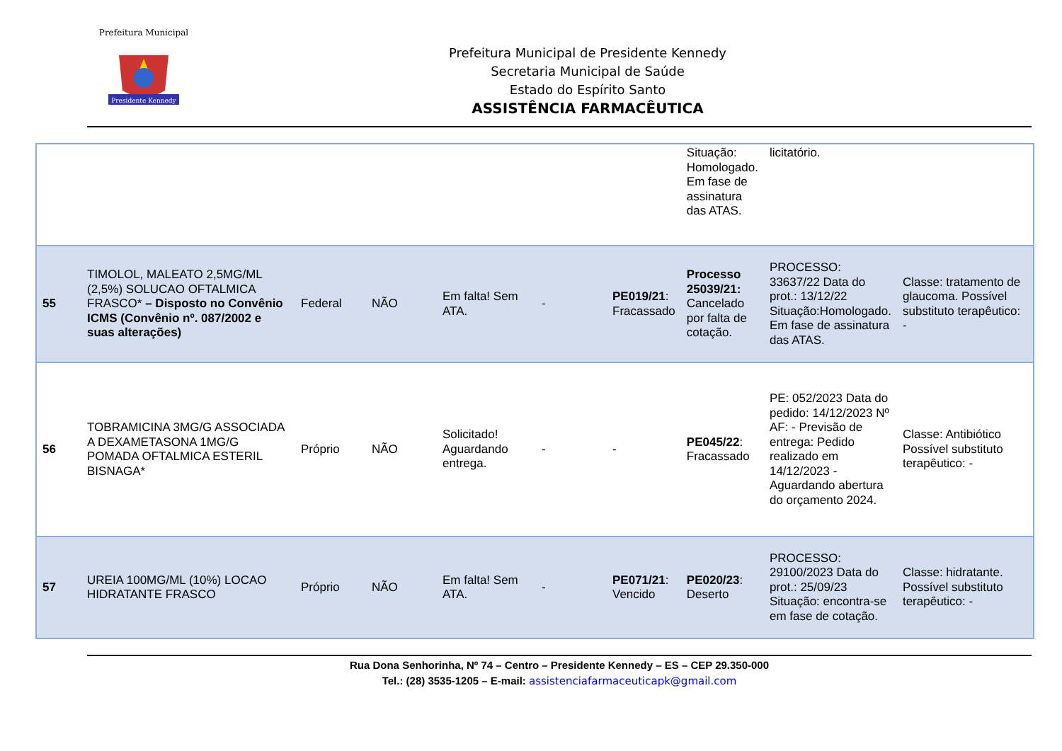Presidente Kennedy
Prefeitura Municipal
Prefeitura Municipal de Presidente Kennedy
Secretaria Municipal de Saúde
Estado do Espírito Santo
ASSISTÊNCIA FARMACÊUTICA
| | | | | | | | Situação: Homologado. Em fase de assinatura das ATAS. | licitatório. | |
| 55 | TIMOLOL, MALEATO 2,5MG/ML (2,5%) SOLUCAO OFTALMICA FRASCO* – Disposto no Convênio ICMS (Convênio nº. 087/2002 e suas alterações) | Federal | NÃO | Em falta! Sem ATA. | - | PE019/21 : Fracassado | Processo 25039/21: Cancelado por falta de cotação. | PROCESSO: 33637/22 Data do prot.: 13/12/22 Situação:Homologado. Em fase de assinatura das ATAS. | Classe: tratamento de glaucoma. Possível substituto terapêutico: - |
| 56 | TOBRAMICINA 3MG/G ASSOCIADA A DEXAMETASONA 1MG/G POMADA OFTALMICA ESTERIL BISNAGA* | Próprio | NÃO | Solicitado! Aguardando entrega. | - | - | PE045/22 : Fracassado | PE: 052/2023 Data do pedido: 14/12/2023 Nº AF: - Previsão de entrega: Pedido realizado em 14/12/2023 - Aguardando abertura do orçamento 2024. | Classe: Antibiótico Possível substituto terapêutico: - |
| 57 | UREIA 100MG/ML (10%) LOCAO HIDRATANTE FRASCO | Próprio | NÃO | Em falta! Sem ATA. | - | PE071/21 : Vencido | PE020/23 : Deserto | PROCESSO: 29100/2023 Data do prot.: 25/09/23 Situação: encontra-se em fase de cotação. | Classe: hidratante. Possível substituto terapêutico: - |
Rua Dona Senhorinha, Nº 74 – Centro – Presidente Kennedy – ES – CEP 29.350-000
Tel.: (28) 3535-1205 – E-mail: assistenciafarmaceuticapk@gmail.com